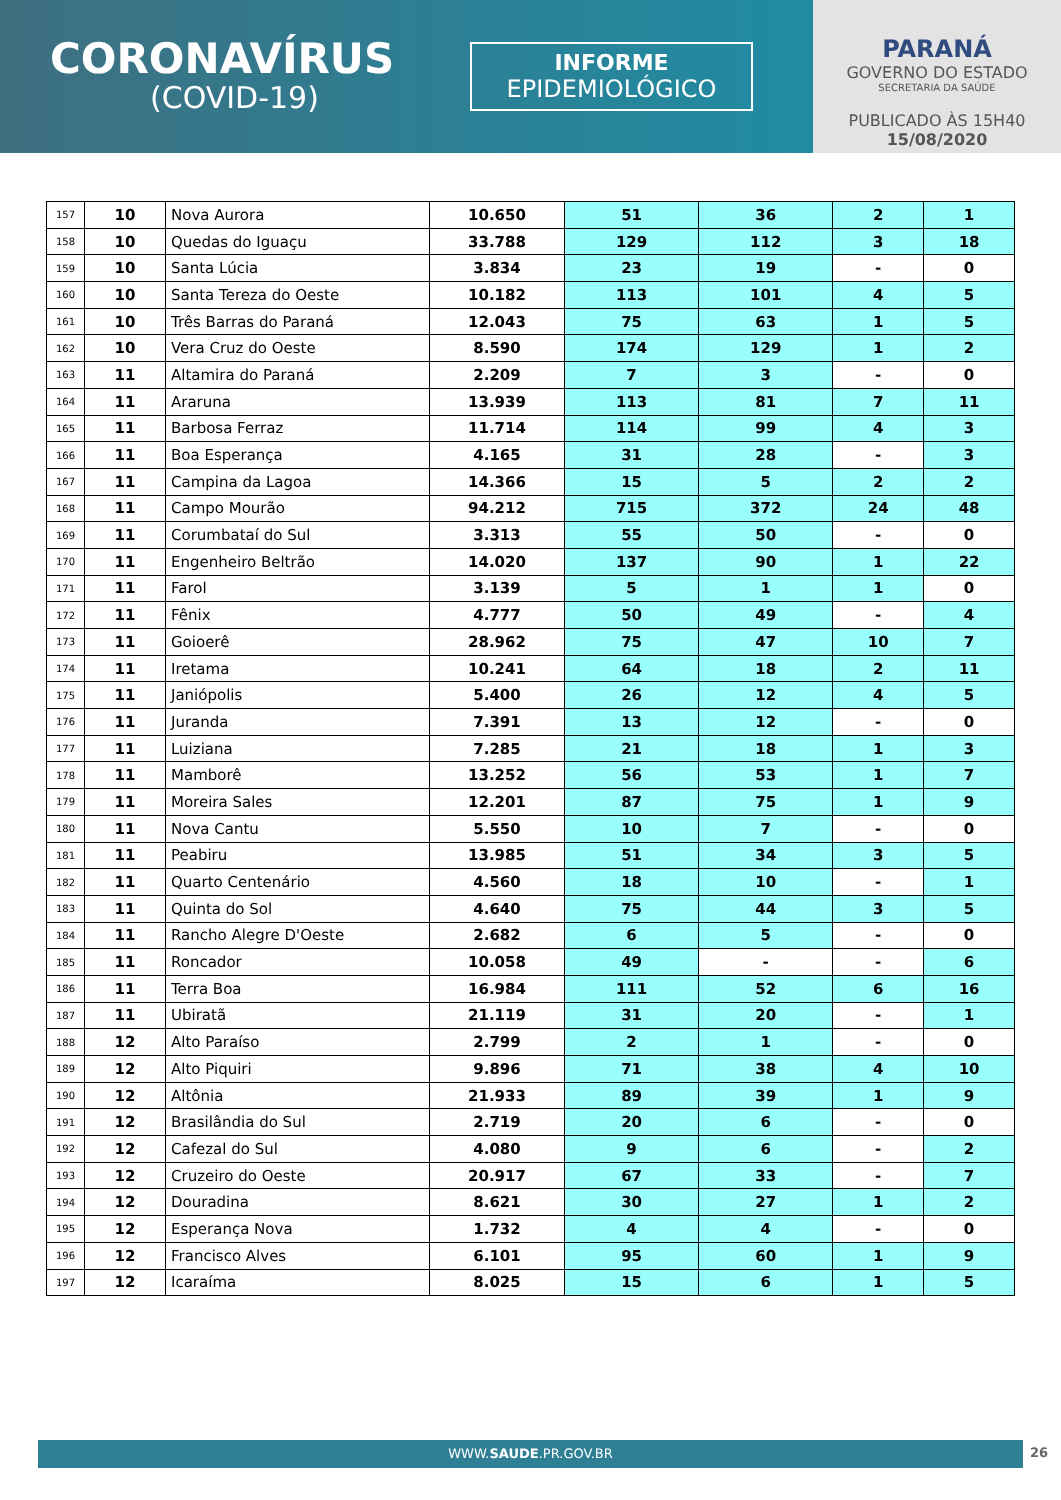CORONAVÍRUS
(COVID-19)
INFORME
EPIDEMIOLÓGICO
PARANÁ
GOVERNO DO ESTADO
SECRETARIA DA SAÚDE
PUBLICADO ÀS 15H40
15/08/2020
| 157 | 10 | Nova Aurora | 10.650 | 51 | 36 | 2 | 1 |
| 158 | 10 | Quedas do Iguaçu | 33.788 | 129 | 112 | 3 | 18 |
| 159 | 10 | Santa Lúcia | 3.834 | 23 | 19 | - | 0 |
| 160 | 10 | Santa Tereza do Oeste | 10.182 | 113 | 101 | 4 | 5 |
| 161 | 10 | Três Barras do Paraná | 12.043 | 75 | 63 | 1 | 5 |
| 162 | 10 | Vera Cruz do Oeste | 8.590 | 174 | 129 | 1 | 2 |
| 163 | 11 | Altamira do Paraná | 2.209 | 7 | 3 | - | 0 |
| 164 | 11 | Araruna | 13.939 | 113 | 81 | 7 | 11 |
| 165 | 11 | Barbosa Ferraz | 11.714 | 114 | 99 | 4 | 3 |
| 166 | 11 | Boa Esperança | 4.165 | 31 | 28 | - | 3 |
| 167 | 11 | Campina da Lagoa | 14.366 | 15 | 5 | 2 | 2 |
| 168 | 11 | Campo Mourão | 94.212 | 715 | 372 | 24 | 48 |
| 169 | 11 | Corumbataí do Sul | 3.313 | 55 | 50 | - | 0 |
| 170 | 11 | Engenheiro Beltrão | 14.020 | 137 | 90 | 1 | 22 |
| 171 | 11 | Farol | 3.139 | 5 | 1 | 1 | 0 |
| 172 | 11 | Fênix | 4.777 | 50 | 49 | - | 4 |
| 173 | 11 | Goioerê | 28.962 | 75 | 47 | 10 | 7 |
| 174 | 11 | Iretama | 10.241 | 64 | 18 | 2 | 11 |
| 175 | 11 | Janiópolis | 5.400 | 26 | 12 | 4 | 5 |
| 176 | 11 | Juranda | 7.391 | 13 | 12 | - | 0 |
| 177 | 11 | Luiziana | 7.285 | 21 | 18 | 1 | 3 |
| 178 | 11 | Mamborê | 13.252 | 56 | 53 | 1 | 7 |
| 179 | 11 | Moreira Sales | 12.201 | 87 | 75 | 1 | 9 |
| 180 | 11 | Nova Cantu | 5.550 | 10 | 7 | - | 0 |
| 181 | 11 | Peabiru | 13.985 | 51 | 34 | 3 | 5 |
| 182 | 11 | Quarto Centenário | 4.560 | 18 | 10 | - | 1 |
| 183 | 11 | Quinta do Sol | 4.640 | 75 | 44 | 3 | 5 |
| 184 | 11 | Rancho Alegre D'Oeste | 2.682 | 6 | 5 | - | 0 |
| 185 | 11 | Roncador | 10.058 | 49 | - | - | 6 |
| 186 | 11 | Terra Boa | 16.984 | 111 | 52 | 6 | 16 |
| 187 | 11 | Ubiratã | 21.119 | 31 | 20 | - | 1 |
| 188 | 12 | Alto Paraíso | 2.799 | 2 | 1 | - | 0 |
| 189 | 12 | Alto Piquiri | 9.896 | 71 | 38 | 4 | 10 |
| 190 | 12 | Altônia | 21.933 | 89 | 39 | 1 | 9 |
| 191 | 12 | Brasilândia do Sul | 2.719 | 20 | 6 | - | 0 |
| 192 | 12 | Cafezal do Sul | 4.080 | 9 | 6 | - | 2 |
| 193 | 12 | Cruzeiro do Oeste | 20.917 | 67 | 33 | - | 7 |
| 194 | 12 | Douradina | 8.621 | 30 | 27 | 1 | 2 |
| 195 | 12 | Esperança Nova | 1.732 | 4 | 4 | - | 0 |
| 196 | 12 | Francisco Alves | 6.101 | 95 | 60 | 1 | 9 |
| 197 | 12 | Icaraíma | 8.025 | 15 | 6 | 1 | 5 |
WWW.SAUDE.PR.GOV.BR 26